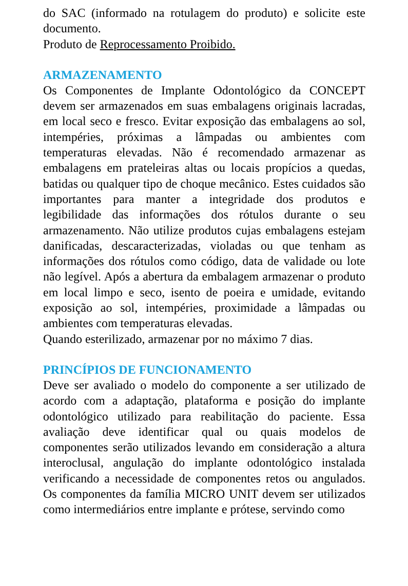do SAC (informado na rotulagem do produto) e solicite este documento.
Produto de Reprocessamento Proibido.
ARMAZENAMENTO
Os Componentes de Implante Odontológico da CONCEPT devem ser armazenados em suas embalagens originais lacradas, em local seco e fresco. Evitar exposição das embalagens ao sol, intempéries, próximas a lâmpadas ou ambientes com temperaturas elevadas. Não é recomendado armazenar as embalagens em prateleiras altas ou locais propícios a quedas, batidas ou qualquer tipo de choque mecânico. Estes cuidados são importantes para manter a integridade dos produtos e legibilidade das informações dos rótulos durante o seu armazenamento. Não utilize produtos cujas embalagens estejam danificadas, descaracterizadas, violadas ou que tenham as informações dos rótulos como código, data de validade ou lote não legível. Após a abertura da embalagem armazenar o produto em local limpo e seco, isento de poeira e umidade, evitando exposição ao sol, intempéries, proximidade a lâmpadas ou ambientes com temperaturas elevadas.
Quando esterilizado, armazenar por no máximo 7 dias.
PRINCÍPIOS DE FUNCIONAMENTO
Deve ser avaliado o modelo do componente a ser utilizado de acordo com a adaptação, plataforma e posição do implante odontológico utilizado para reabilitação do paciente. Essa avaliação deve identificar qual ou quais modelos de componentes serão utilizados levando em consideração a altura interoclusal, angulação do implante odontológico instalada verificando a necessidade de componentes retos ou angulados. Os componentes da família MICRO UNIT devem ser utilizados como intermediários entre implante e prótese, servindo como